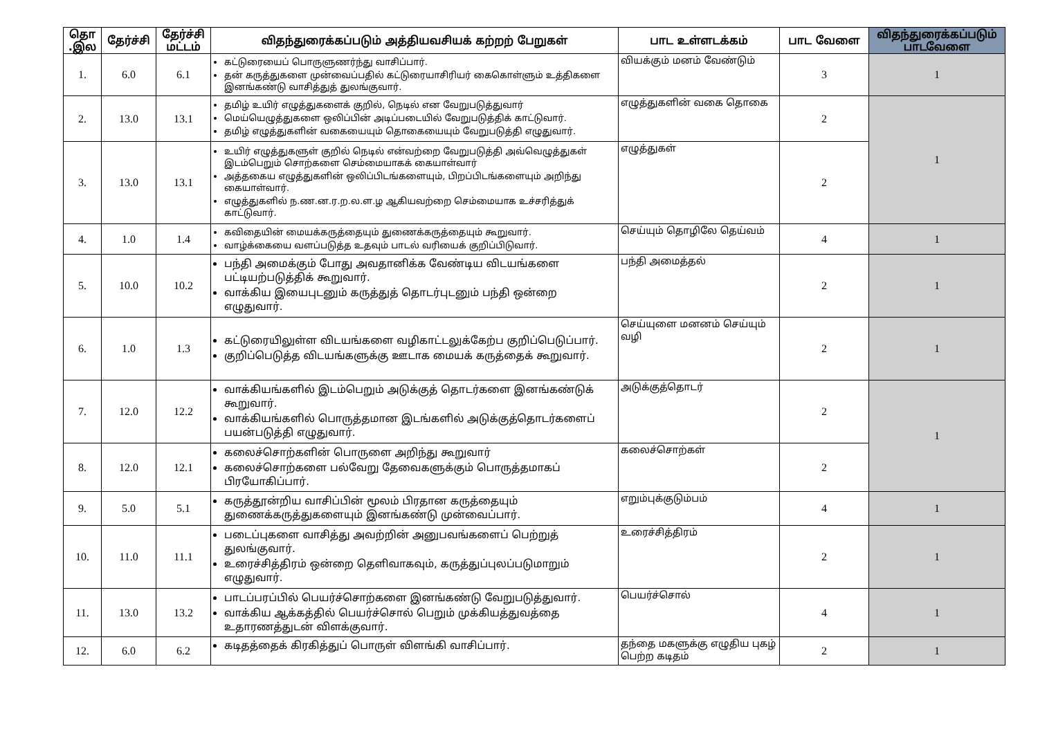| தொ .இல | தேர்ச்சி | தேர்ச்சி மட்டம் | விதந்துரைக்கப்படும் அத்தியவசியக் கற்றற் பேறுகள் | பாட உள்ளடக்கம் | பாட வேளை | விதந்துரைக்கப்படும் பாடவேளை |
| --- | --- | --- | --- | --- | --- | --- |
| 1. | 6.0 | 6.1 | கட்டுரையைப் பொருளுணர்ந்து வாசிப்பார். தன் கருத்துகளை முன்வைப்பதில் கட்டுரையாசிரியர் கைகொள்ளும் உத்திகளை இனங்கண்டு வாசித்துத் துலங்குவார். | வியக்கும் மனம் வேண்டும் | 3 | 1 |
| 2. | 13.0 | 13.1 | தமிழ் உயிர் எழுத்துகளைக் குறில், நெடில் என வேறுபடுத்துவார் மெய்யெழுத்துகளை ஒலிப்பின் அடிப்படையில் வேறுபடுத்திக் காட்டுவார். தமிழ் எழுத்துகளின் வகையையும் தொகையையும் வேறுபடுத்தி எழுதுவார். | எழுத்துகளின் வகை தொகை | 2 | 1 |
| 3. | 13.0 | 13.1 | உயிர் எழுத்துகளுள் குறில் நெடில் என்வற்றை வேறுபடுத்தி அவ்வெழுத்துகள் இடம்பெறும் சொற்களை செம்மையாகக் கையாள்வார் அத்தகைய எழுத்துகளின் ஒலிப்பிடங்களையும், பிறப்பிடங்களையும் அறிந்து கையாள்வார். எழுத்துகளில் ந.ண.ன.ர.ற.ல.ள.ழ ஆகியவற்றை செம்மையாக உச்சரித்துக் காட்டுவார். | எழுத்துகள் | 2 | |
| 4. | 1.0 | 1.4 | கவிதையின் மையக்கருத்தையும் துணைக்கருத்தையும் கூறுவார். வாழ்க்கையை வளப்படுத்த உதவும் பாடல் வரியைக் குறிப்பிடுவார். | செய்யும் தொழிலே தெய்வம் | 4 | 1 |
| 5. | 10.0 | 10.2 | பந்தி அமைக்கும் போது அவதானிக்க வேண்டிய விடயங்களை பட்டியற்படுத்திக் கூறுவார். வாக்கிய இயைபுடனும் கருத்துத் தொடர்புடனும் பந்தி ஒன்றை எழுதுவார். | பந்தி அமைத்தல் | 2 | 1 |
| 6. | 1.0 | 1.3 | கட்டுரையிலுள்ள விடயங்களை வழிகாட்டலுக்கேற்ப குறிப்பெடுப்பார். குறிப்பெடுத்த விடயங்களுக்கு ஊடாக மையக் கருத்தைக் கூறுவார். | செய்யுளை மனனம் செய்யும் வழி | 2 | 1 |
| 7. | 12.0 | 12.2 | வாக்கியங்களில் இடம்பெறும் அடுக்குத் தொடர்களை இனங்கண்டுக் கூறுவார். வாக்கியங்களில் பொருத்தமான இடங்களில் அடுக்குத்தொடர்களைப் பயன்படுத்தி எழுதுவார். | அடுக்குத்தொடர் | 2 | 1 |
| 8. | 12.0 | 12.1 | கலைச்சொற்களின் பொருளை அறிந்து கூறுவார் கலைச்சொற்களை பல்வேறு தேவைகளுக்கும் பொருத்தமாகப் பிரயோகிப்பார். | கலைச்சொற்கள் | 2 | |
| 9. | 5.0 | 5.1 | கருத்தூன்றிய வாசிப்பின் மூலம் பிரதான கருத்தையும் துணைக்கருத்துகளையும் இனங்கண்டு முன்வைப்பார். | எறும்புக்குடும்பம் | 4 | 1 |
| 10. | 11.0 | 11.1 | படைப்புகளை வாசித்து அவற்றின் அனுபவங்களைப் பெற்றுத் துலங்குவார். உரைச்சித்திரம் ஒன்றை தெளிவாகவும், கருத்துப்புலப்படுமாறும் எழுதுவார். | உரைச்சித்திரம் | 2 | 1 |
| 11. | 13.0 | 13.2 | பாடப்பரப்பில் பெயர்ச்சொற்களை இனங்கண்டு வேறுபடுத்துவார். வாக்கிய ஆக்கத்தில் பெயர்ச்சொல் பெறும் முக்கியத்துவத்தை உதாரணத்துடன் விளக்குவார். | பெயர்ச்சொல் | 4 | 1 |
| 12. | 6.0 | 6.2 | கடிதத்தைக் கிரகித்துப் பொருள் விளங்கி வாசிப்பார். | தந்தை மகளுக்கு எழுதிய புகழ் பெற்ற கடிதம் | 2 | 1 |